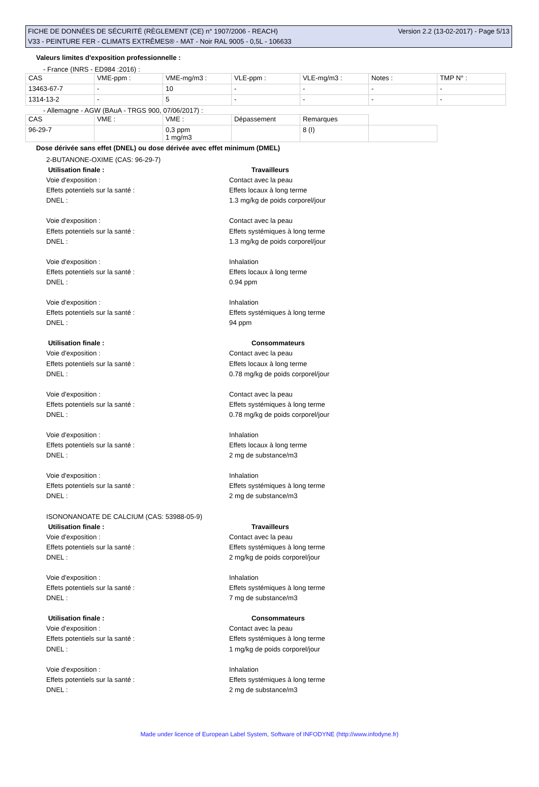FICHE DE DONNÉES DE SÉCURITÉ (RÈGLEMENT (CE) n° 1907/2006 - REACH) Version 2.2 (13-02-2017) - Page 5/13
V33 - PEINTURE FER - CLIMATS EXTRÊMES® - MAT - Noir RAL 9005 - 0,5L - 106633
Valeurs limites d'exposition professionnelle :
- France (INRS - ED984 :2016) :
| CAS | VME-ppm : | VME-mg/m3 : | VLE-ppm : | VLE-mg/m3 : | Notes : | TMP N° : |
| 13463-67-7 | - | 10 | - | - | - | - |
| 1314-13-2 | - | 5 | - | - | - | - |
- Allemagne - AGW (BAuA - TRGS 900, 07/06/2017) :
| CAS | VME : | VME : | Dépassement | Remarques | |
| 96-29-7 | | 0,3 ppm 1 mg/m3 | | 8 (I) | |
Dose dérivée sans effet (DNEL) ou dose dérivée avec effet minimum (DMEL)
2-BUTANONE-OXIME (CAS: 96-29-7)
Utilisation finale : Travailleurs
Voie d'exposition : Contact avec la peau
Effets potentiels sur la santé : Effets locaux à long terme
DNEL : 1.3 mg/kg de poids corporel/jour
Voie d'exposition : Contact avec la peau
Effets potentiels sur la santé : Effets systémiques à long terme
DNEL : 1.3 mg/kg de poids corporel/jour
Voie d'exposition : Inhalation
Effets potentiels sur la santé : Effets locaux à long terme
DNEL : 0.94 ppm
Voie d'exposition : Inhalation
Effets potentiels sur la santé : Effets systémiques à long terme
DNEL : 94 ppm
Utilisation finale : Consommateurs
Voie d'exposition : Contact avec la peau
Effets potentiels sur la santé : Effets locaux à long terme
DNEL : 0.78 mg/kg de poids corporel/jour
Voie d'exposition : Contact avec la peau
Effets potentiels sur la santé : Effets systémiques à long terme
DNEL : 0.78 mg/kg de poids corporel/jour
Voie d'exposition : Inhalation
Effets potentiels sur la santé : Effets locaux à long terme
DNEL : 2 mg de substance/m3
Voie d'exposition : Inhalation
Effets potentiels sur la santé : Effets systémiques à long terme
DNEL : 2 mg de substance/m3
ISONONANOATE DE CALCIUM (CAS: 53988-05-9)
Utilisation finale : Travailleurs
Voie d'exposition : Contact avec la peau
Effets potentiels sur la santé : Effets systémiques à long terme
DNEL : 2 mg/kg de poids corporel/jour
Voie d'exposition : Inhalation
Effets potentiels sur la santé : Effets systémiques à long terme
DNEL : 7 mg de substance/m3
Utilisation finale : Consommateurs
Voie d'exposition : Contact avec la peau
Effets potentiels sur la santé : Effets systémiques à long terme
DNEL : 1 mg/kg de poids corporel/jour
Voie d'exposition : Inhalation
Effets potentiels sur la santé : Effets systémiques à long terme
DNEL : 2 mg de substance/m3
Made under licence of European Label System, Software of INFODYNE (http://www.infodyne.fr)